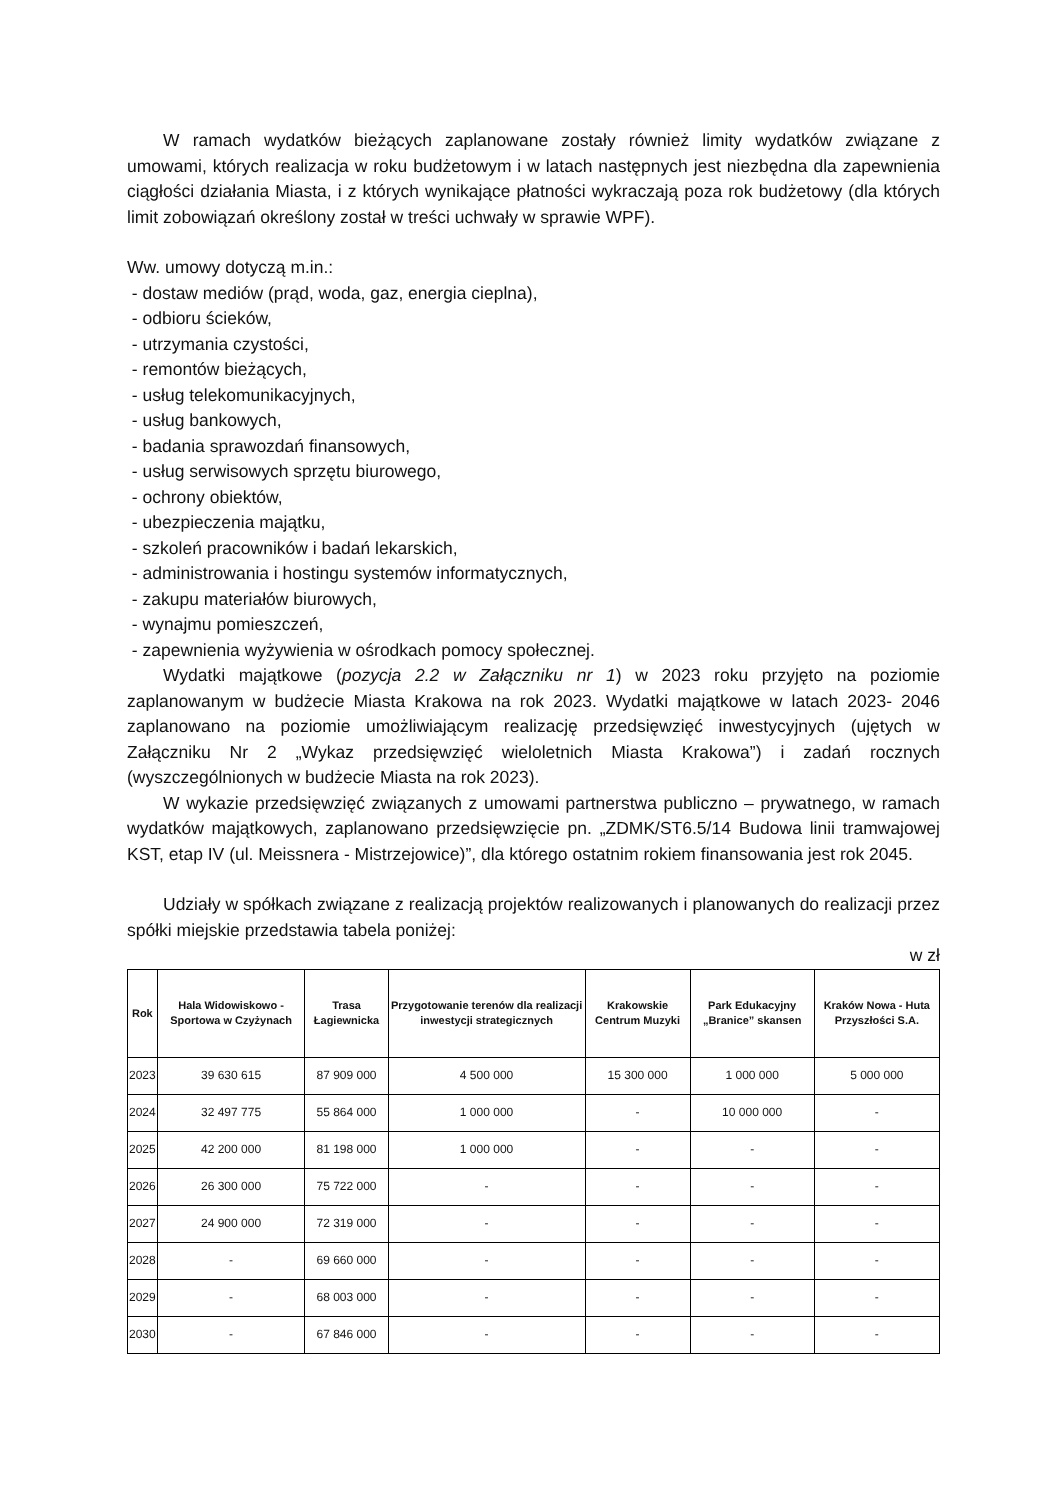W ramach wydatków bieżących zaplanowane zostały również limity wydatków związane z umowami, których realizacja w roku budżetowym i w latach następnych jest niezbędna dla zapewnienia ciągłości działania Miasta, i z których wynikające płatności wykraczają poza rok budżetowy (dla których limit zobowiązań określony został w treści uchwały w sprawie WPF).
Ww. umowy dotyczą m.in.:
- dostaw mediów (prąd, woda, gaz, energia cieplna),
- odbioru ścieków,
- utrzymania czystości,
- remontów bieżących,
- usług telekomunikacyjnych,
- usług bankowych,
- badania sprawozdań finansowych,
- usług serwisowych sprzętu biurowego,
- ochrony obiektów,
- ubezpieczenia majątku,
- szkoleń pracowników i badań lekarskich,
- administrowania i hostingu systemów informatycznych,
- zakupu materiałów biurowych,
- wynajmu pomieszczeń,
- zapewnienia wyżywienia w ośrodkach pomocy społecznej.
Wydatki majątkowe (pozycja 2.2 w Załączniku nr 1) w 2023 roku przyjęto na poziomie zaplanowanym w budżecie Miasta Krakowa na rok 2023. Wydatki majątkowe w latach 2023- 2046 zaplanowano na poziomie umożliwiającym realizację przedsięwzięć inwestycyjnych (ujętych w Załączniku Nr 2 „Wykaz przedsięwzięć wieloletnich Miasta Krakowa”) i zadań rocznych (wyszczególnionych w budżecie Miasta na rok 2023).
W wykazie przedsięwzięć związanych z umowami partnerstwa publiczno – prywatnego, w ramach wydatków majątkowych, zaplanowano przedsięwzięcie pn. „ZDMK/ST6.5/14 Budowa linii tramwajowej KST, etap IV (ul. Meissnera - Mistrzejowice)”, dla którego ostatnim rokiem finansowania jest rok 2045.
Udziały w spółkach związane z realizacją projektów realizowanych i planowanych do realizacji przez spółki miejskie przedstawia tabela poniżej:
w zł
| Rok | Hala Widowiskowo -Sportowa w Czyżynach | Trasa Łagiewnicka | Przygotowanie terenów dla realizacji inwestycji strategicznych | Krakowskie Centrum Muzyki | Park Edukacyjny „Branice” skansen | Kraków Nowa - Huta Przyszłości S.A. |
| --- | --- | --- | --- | --- | --- | --- |
| 2023 | 39 630 615 | 87 909 000 | 4 500 000 | 15 300 000 | 1 000 000 | 5 000 000 |
| 2024 | 32 497 775 | 55 864 000 | 1 000 000 | - | 10 000 000 | - |
| 2025 | 42 200 000 | 81 198 000 | 1 000 000 | - | - | - |
| 2026 | 26 300 000 | 75 722 000 | - | - | - | - |
| 2027 | 24 900 000 | 72 319 000 | - | - | - | - |
| 2028 | - | 69 660 000 | - | - | - | - |
| 2029 | - | 68 003 000 | - | - | - | - |
| 2030 | - | 67 846 000 | - | - | - | - |